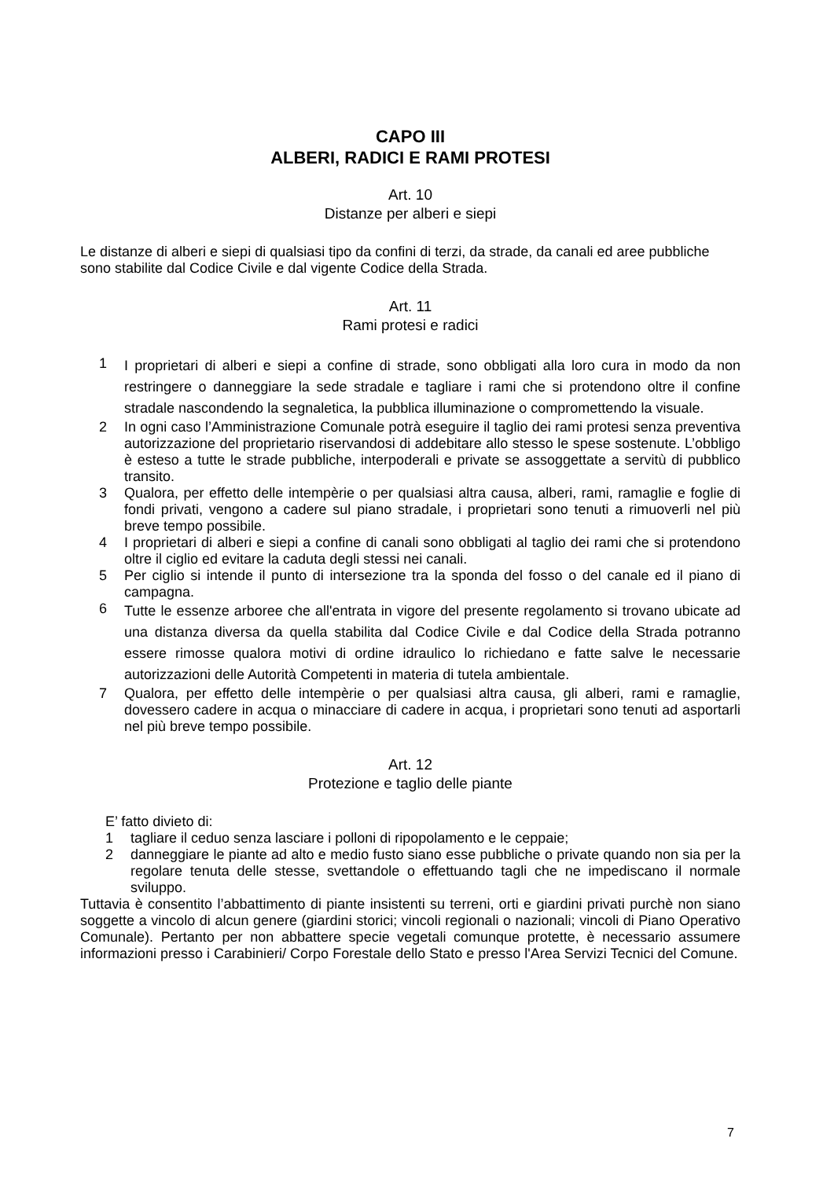CAPO III
ALBERI, RADICI E RAMI PROTESI
Art. 10
Distanze per alberi e siepi
Le distanze di alberi e siepi di qualsiasi tipo da confini di terzi, da strade, da canali ed aree pubbliche sono stabilite dal Codice Civile e dal vigente Codice della Strada.
Art. 11
Rami protesi e radici
1 I proprietari di alberi e siepi a confine di strade, sono obbligati alla loro cura in modo da non restringere o danneggiare la sede stradale e tagliare i rami che si protendono oltre il confine stradale nascondendo la segnaletica, la pubblica illuminazione o compromettendo la visuale.
2 In ogni caso l’Amministrazione Comunale potrà eseguire il taglio dei rami protesi senza preventiva autorizzazione del proprietario riservandosi di addebitare allo stesso le spese sostenute. L’obbligo è esteso a tutte le strade pubbliche, interpoderali e private se assoggettate a servitù di pubblico transito.
3 Qualora, per effetto delle intempèrie o per qualsiasi altra causa, alberi, rami, ramaglie e foglie di fondi privati, vengono a cadere sul piano stradale, i proprietari sono tenuti a rimuoverli nel più breve tempo possibile.
4 I proprietari di alberi e siepi a confine di canali sono obbligati al taglio dei rami che si protendono oltre il ciglio ed evitare la caduta degli stessi nei canali.
5 Per ciglio si intende il punto di intersezione tra la sponda del fosso o del canale ed il piano di campagna.
6 Tutte le essenze arboree che all'entrata in vigore del presente regolamento si trovano ubicate ad una distanza diversa da quella stabilita dal Codice Civile e dal Codice della Strada potranno essere rimosse qualora motivi di ordine idraulico lo richiedano e fatte salve le necessarie autorizzazioni delle Autorità Competenti in materia di tutela ambientale.
7 Qualora, per effetto delle intempèrie o per qualsiasi altra causa, gli alberi, rami e ramaglie, dovessero cadere in acqua o minacciare di cadere in acqua, i proprietari sono tenuti ad asportarli nel più breve tempo possibile.
Art. 12
Protezione e taglio delle piante
E’ fatto divieto di:
1 tagliare il ceduo senza lasciare i polloni di ripopolamento e le ceppaie;
2 danneggiare le piante ad alto e medio fusto siano esse pubbliche o private quando non sia per la regolare tenuta delle stesse, svettandole o effettuando tagli che ne impediscano il normale sviluppo.
Tuttavia è consentito l’abbattimento di piante insistenti su terreni, orti e giardini privati purchè non siano soggette a vincolo di alcun genere (giardini storici; vincoli regionali o nazionali; vincoli di Piano Operativo Comunale). Pertanto per non abbattere specie vegetali comunque protette, è necessario assumere informazioni presso i Carabinieri/ Corpo Forestale dello Stato e presso l'Area Servizi Tecnici del Comune.
7